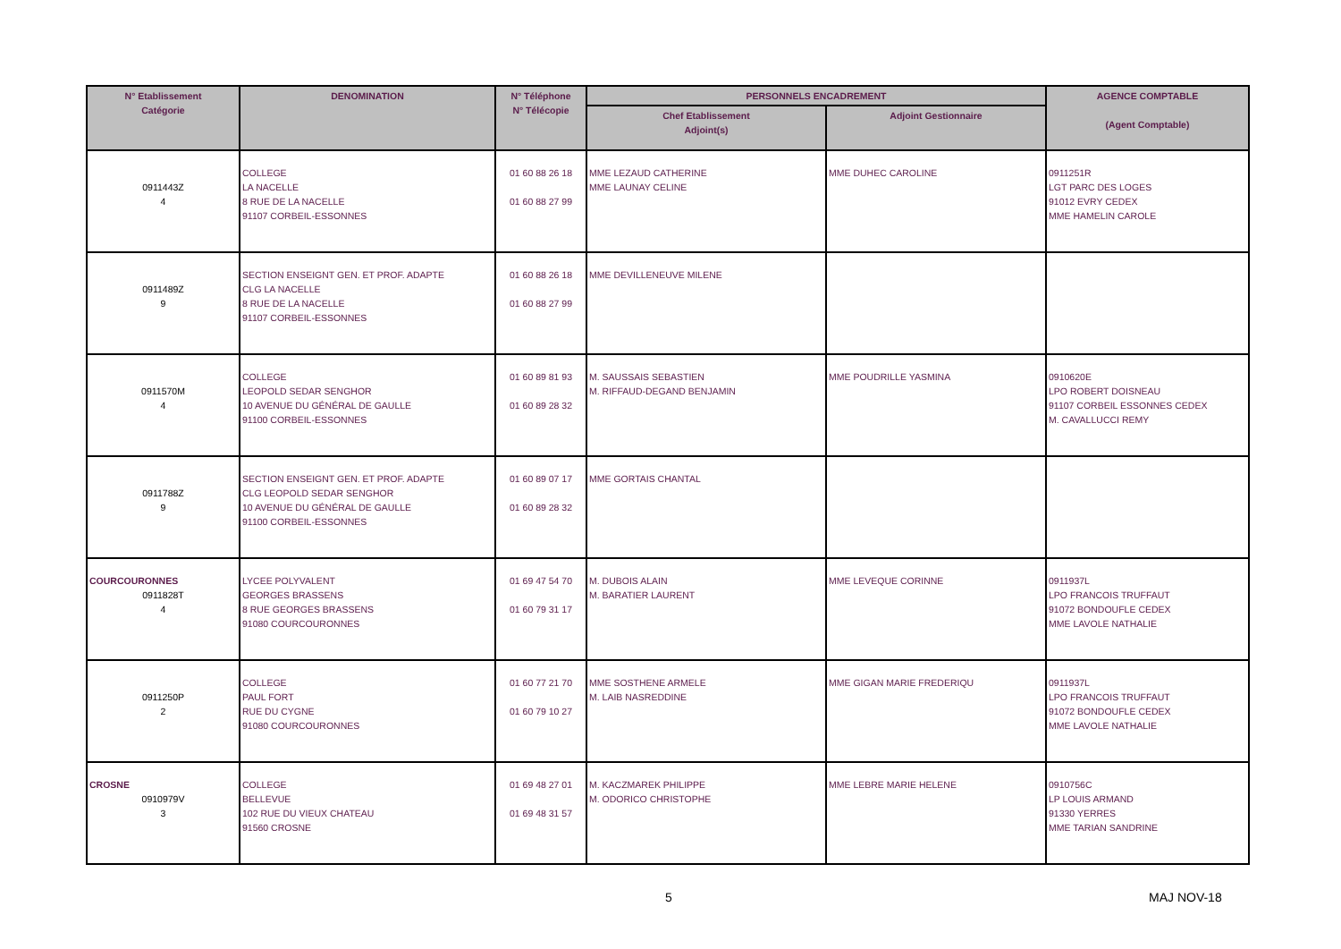| N° Etablissement Catégorie | DENOMINATION | N° Téléphone N° Télécopie | PERSONNELS ENCADREMENT | | AGENCE COMPTABLE (Agent Comptable) |
| --- | --- | --- | --- | --- | --- |
| | | | Chef Etablissement Adjoint(s) | Adjoint Gestionnaire | |
| 0911443Z 4 | COLLEGE LA NACELLE 8 RUE DE LA NACELLE 91107 CORBEIL-ESSONNES | 01 60 88 26 18 01 60 88 27 99 | MME LEZAUD CATHERINE MME LAUNAY CELINE | MME DUHEC CAROLINE | 0911251R LGT PARC DES LOGES 91012 EVRY CEDEX MME HAMELIN CAROLE |
| 0911489Z 9 | SECTION ENSEIGNT GEN. ET PROF. ADAPTE CLG LA NACELLE 8 RUE DE LA NACELLE 91107 CORBEIL-ESSONNES | 01 60 88 26 18 01 60 88 27 99 | MME DEVILLENEUVE MILENE | | |
| 0911570M 4 | COLLEGE LEOPOLD SEDAR SENGHOR 10 AVENUE DU GÉNÉRAL DE GAULLE 91100 CORBEIL-ESSONNES | 01 60 89 81 93 01 60 89 28 32 | M. SAUSSAIS SEBASTIEN M. RIFFAUD-DEGAND BENJAMIN | MME POUDRILLE YASMINA | 0910620E LPO ROBERT DOISNEAU 91107 CORBEIL ESSONNES CEDEX M. CAVALLUCCI REMY |
| 0911788Z 9 | SECTION ENSEIGNT GEN. ET PROF. ADAPTE CLG LEOPOLD SEDAR SENGHOR 10 AVENUE DU GÉNÉRAL DE GAULLE 91100 CORBEIL-ESSONNES | 01 60 89 07 17 01 60 89 28 32 | MME GORTAIS CHANTAL | | |
| COURCOURONNES 0911828T 4 | LYCEE POLYVALENT GEORGES BRASSENS 8 RUE GEORGES BRASSENS 91080 COURCOURONNES | 01 69 47 54 70 01 60 79 31 17 | M. DUBOIS ALAIN M. BARATIER LAURENT | MME LEVEQUE CORINNE | 0911937L LPO FRANCOIS TRUFFAUT 91072 BONDOUFLE CEDEX MME LAVOLE NATHALIE |
| 0911250P 2 | COLLEGE PAUL FORT RUE DU CYGNE 91080 COURCOURONNES | 01 60 77 21 70 01 60 79 10 27 | MME SOSTHENE ARMELE M. LAIB NASREDDINE | MME GIGAN MARIE FREDERIQU | 0911937L LPO FRANCOIS TRUFFAUT 91072 BONDOUFLE CEDEX MME LAVOLE NATHALIE |
| CROSNE 0910979V 3 | COLLEGE BELLEVUE 102 RUE DU VIEUX CHATEAU 91560 CROSNE | 01 69 48 27 01 01 69 48 31 57 | M. KACZMAREK PHILIPPE M. ODORICO CHRISTOPHE | MME LEBRE MARIE HELENE | 0910756C LP LOUIS ARMAND 91330 YERRES MME TARIAN SANDRINE |
5 MAJ NOV-18